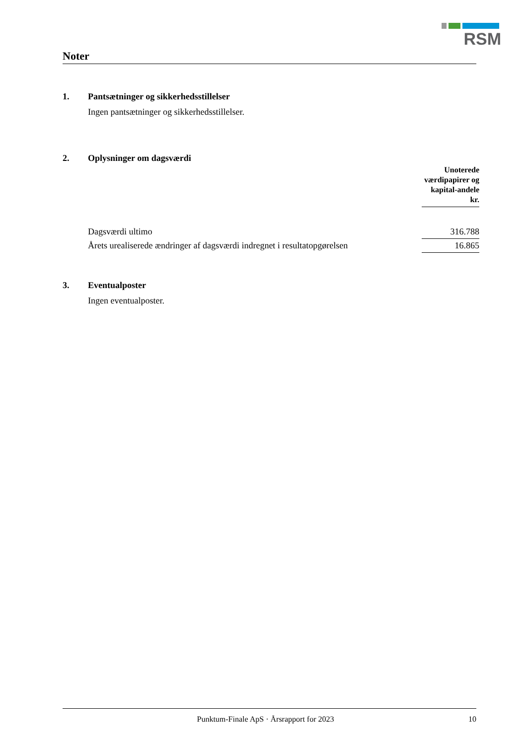RSM
Noter
1. Pantsætninger og sikkerhedsstillelser
Ingen pantsætninger og sikkerhedsstillelser.
2. Oplysninger om dagsværdi
| | Unoterede værdipapirer og kapital-andele kr. |
| Dagsværdi ultimo | 316.788 |
| Årets urealiserede ændringer af dagsværdi indregnet i resultatopgørelsen | 16.865 |
3. Eventualposter
Ingen eventualposter.
Punktum-Finale ApS · Årsrapport for 2023 10